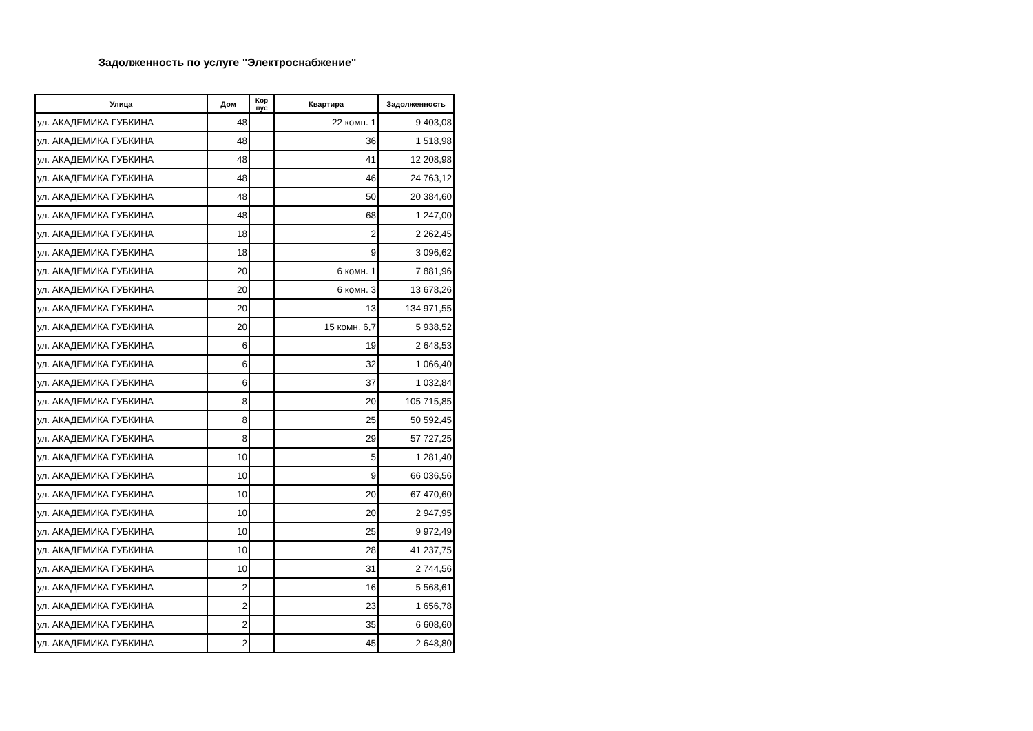Задолженность по услуге "Электроснабжение"
| Улица | Дом | Кор пус | Квартира | Задолженность |
| --- | --- | --- | --- | --- |
| ул. АКАДЕМИКА ГУБКИНА | 48 | | 22 комн. 1 | 9 403,08 |
| ул. АКАДЕМИКА ГУБКИНА | 48 | | 36 | 1 518,98 |
| ул. АКАДЕМИКА ГУБКИНА | 48 | | 41 | 12 208,98 |
| ул. АКАДЕМИКА ГУБКИНА | 48 | | 46 | 24 763,12 |
| ул. АКАДЕМИКА ГУБКИНА | 48 | | 50 | 20 384,60 |
| ул. АКАДЕМИКА ГУБКИНА | 48 | | 68 | 1 247,00 |
| ул. АКАДЕМИКА ГУБКИНА | 18 | | 2 | 2 262,45 |
| ул. АКАДЕМИКА ГУБКИНА | 18 | | 9 | 3 096,62 |
| ул. АКАДЕМИКА ГУБКИНА | 20 | | 6 комн. 1 | 7 881,96 |
| ул. АКАДЕМИКА ГУБКИНА | 20 | | 6 комн. 3 | 13 678,26 |
| ул. АКАДЕМИКА ГУБКИНА | 20 | | 13 | 134 971,55 |
| ул. АКАДЕМИКА ГУБКИНА | 20 | | 15 комн. 6,7 | 5 938,52 |
| ул. АКАДЕМИКА ГУБКИНА | 6 | | 19 | 2 648,53 |
| ул. АКАДЕМИКА ГУБКИНА | 6 | | 32 | 1 066,40 |
| ул. АКАДЕМИКА ГУБКИНА | 6 | | 37 | 1 032,84 |
| ул. АКАДЕМИКА ГУБКИНА | 8 | | 20 | 105 715,85 |
| ул. АКАДЕМИКА ГУБКИНА | 8 | | 25 | 50 592,45 |
| ул. АКАДЕМИКА ГУБКИНА | 8 | | 29 | 57 727,25 |
| ул. АКАДЕМИКА ГУБКИНА | 10 | | 5 | 1 281,40 |
| ул. АКАДЕМИКА ГУБКИНА | 10 | | 9 | 66 036,56 |
| ул. АКАДЕМИКА ГУБКИНА | 10 | | 20 | 67 470,60 |
| ул. АКАДЕМИКА ГУБКИНА | 10 | | 20 | 2 947,95 |
| ул. АКАДЕМИКА ГУБКИНА | 10 | | 25 | 9 972,49 |
| ул. АКАДЕМИКА ГУБКИНА | 10 | | 28 | 41 237,75 |
| ул. АКАДЕМИКА ГУБКИНА | 10 | | 31 | 2 744,56 |
| ул. АКАДЕМИКА ГУБКИНА | 2 | | 16 | 5 568,61 |
| ул. АКАДЕМИКА ГУБКИНА | 2 | | 23 | 1 656,78 |
| ул. АКАДЕМИКА ГУБКИНА | 2 | | 35 | 6 608,60 |
| ул. АКАДЕМИКА ГУБКИНА | 2 | | 45 | 2 648,80 |